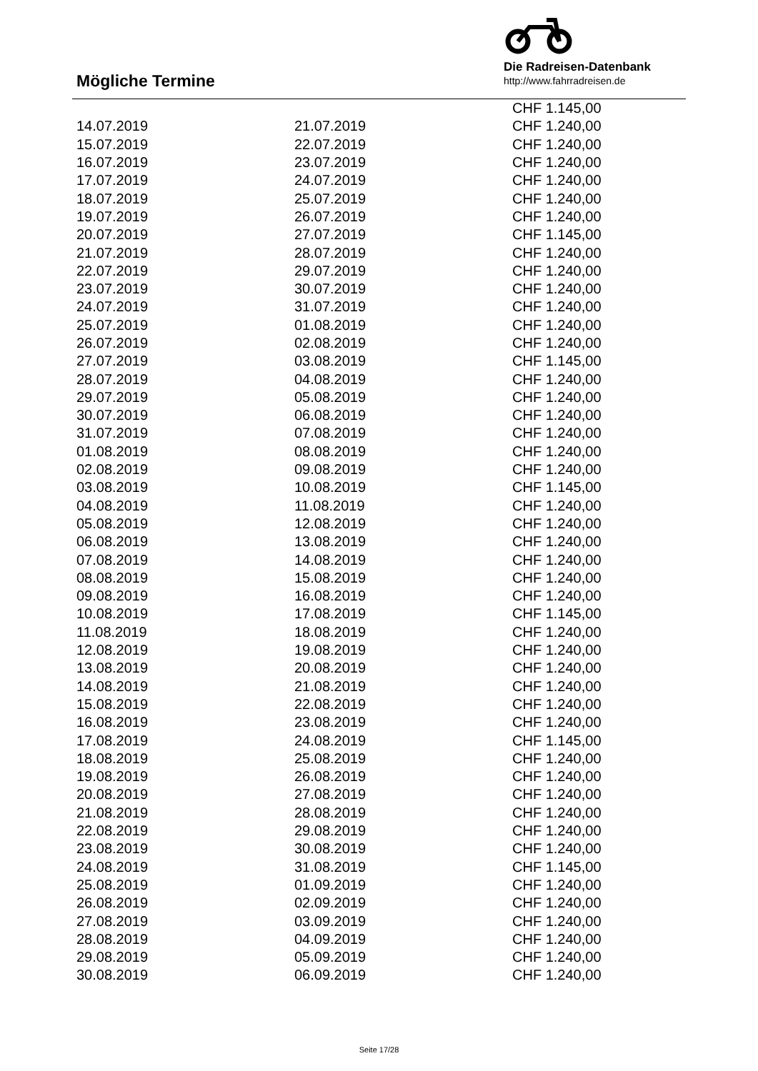Mögliche Termine
Die Radreisen-Datenbank
http://www.fahrradreisen.de
| | | CHF 1.145,00 |
| 14.07.2019 | 21.07.2019 | CHF 1.240,00 |
| 15.07.2019 | 22.07.2019 | CHF 1.240,00 |
| 16.07.2019 | 23.07.2019 | CHF 1.240,00 |
| 17.07.2019 | 24.07.2019 | CHF 1.240,00 |
| 18.07.2019 | 25.07.2019 | CHF 1.240,00 |
| 19.07.2019 | 26.07.2019 | CHF 1.240,00 |
| 20.07.2019 | 27.07.2019 | CHF 1.145,00 |
| 21.07.2019 | 28.07.2019 | CHF 1.240,00 |
| 22.07.2019 | 29.07.2019 | CHF 1.240,00 |
| 23.07.2019 | 30.07.2019 | CHF 1.240,00 |
| 24.07.2019 | 31.07.2019 | CHF 1.240,00 |
| 25.07.2019 | 01.08.2019 | CHF 1.240,00 |
| 26.07.2019 | 02.08.2019 | CHF 1.240,00 |
| 27.07.2019 | 03.08.2019 | CHF 1.145,00 |
| 28.07.2019 | 04.08.2019 | CHF 1.240,00 |
| 29.07.2019 | 05.08.2019 | CHF 1.240,00 |
| 30.07.2019 | 06.08.2019 | CHF 1.240,00 |
| 31.07.2019 | 07.08.2019 | CHF 1.240,00 |
| 01.08.2019 | 08.08.2019 | CHF 1.240,00 |
| 02.08.2019 | 09.08.2019 | CHF 1.240,00 |
| 03.08.2019 | 10.08.2019 | CHF 1.145,00 |
| 04.08.2019 | 11.08.2019 | CHF 1.240,00 |
| 05.08.2019 | 12.08.2019 | CHF 1.240,00 |
| 06.08.2019 | 13.08.2019 | CHF 1.240,00 |
| 07.08.2019 | 14.08.2019 | CHF 1.240,00 |
| 08.08.2019 | 15.08.2019 | CHF 1.240,00 |
| 09.08.2019 | 16.08.2019 | CHF 1.240,00 |
| 10.08.2019 | 17.08.2019 | CHF 1.145,00 |
| 11.08.2019 | 18.08.2019 | CHF 1.240,00 |
| 12.08.2019 | 19.08.2019 | CHF 1.240,00 |
| 13.08.2019 | 20.08.2019 | CHF 1.240,00 |
| 14.08.2019 | 21.08.2019 | CHF 1.240,00 |
| 15.08.2019 | 22.08.2019 | CHF 1.240,00 |
| 16.08.2019 | 23.08.2019 | CHF 1.240,00 |
| 17.08.2019 | 24.08.2019 | CHF 1.145,00 |
| 18.08.2019 | 25.08.2019 | CHF 1.240,00 |
| 19.08.2019 | 26.08.2019 | CHF 1.240,00 |
| 20.08.2019 | 27.08.2019 | CHF 1.240,00 |
| 21.08.2019 | 28.08.2019 | CHF 1.240,00 |
| 22.08.2019 | 29.08.2019 | CHF 1.240,00 |
| 23.08.2019 | 30.08.2019 | CHF 1.240,00 |
| 24.08.2019 | 31.08.2019 | CHF 1.145,00 |
| 25.08.2019 | 01.09.2019 | CHF 1.240,00 |
| 26.08.2019 | 02.09.2019 | CHF 1.240,00 |
| 27.08.2019 | 03.09.2019 | CHF 1.240,00 |
| 28.08.2019 | 04.09.2019 | CHF 1.240,00 |
| 29.08.2019 | 05.09.2019 | CHF 1.240,00 |
| 30.08.2019 | 06.09.2019 | CHF 1.240,00 |
Seite 17/28